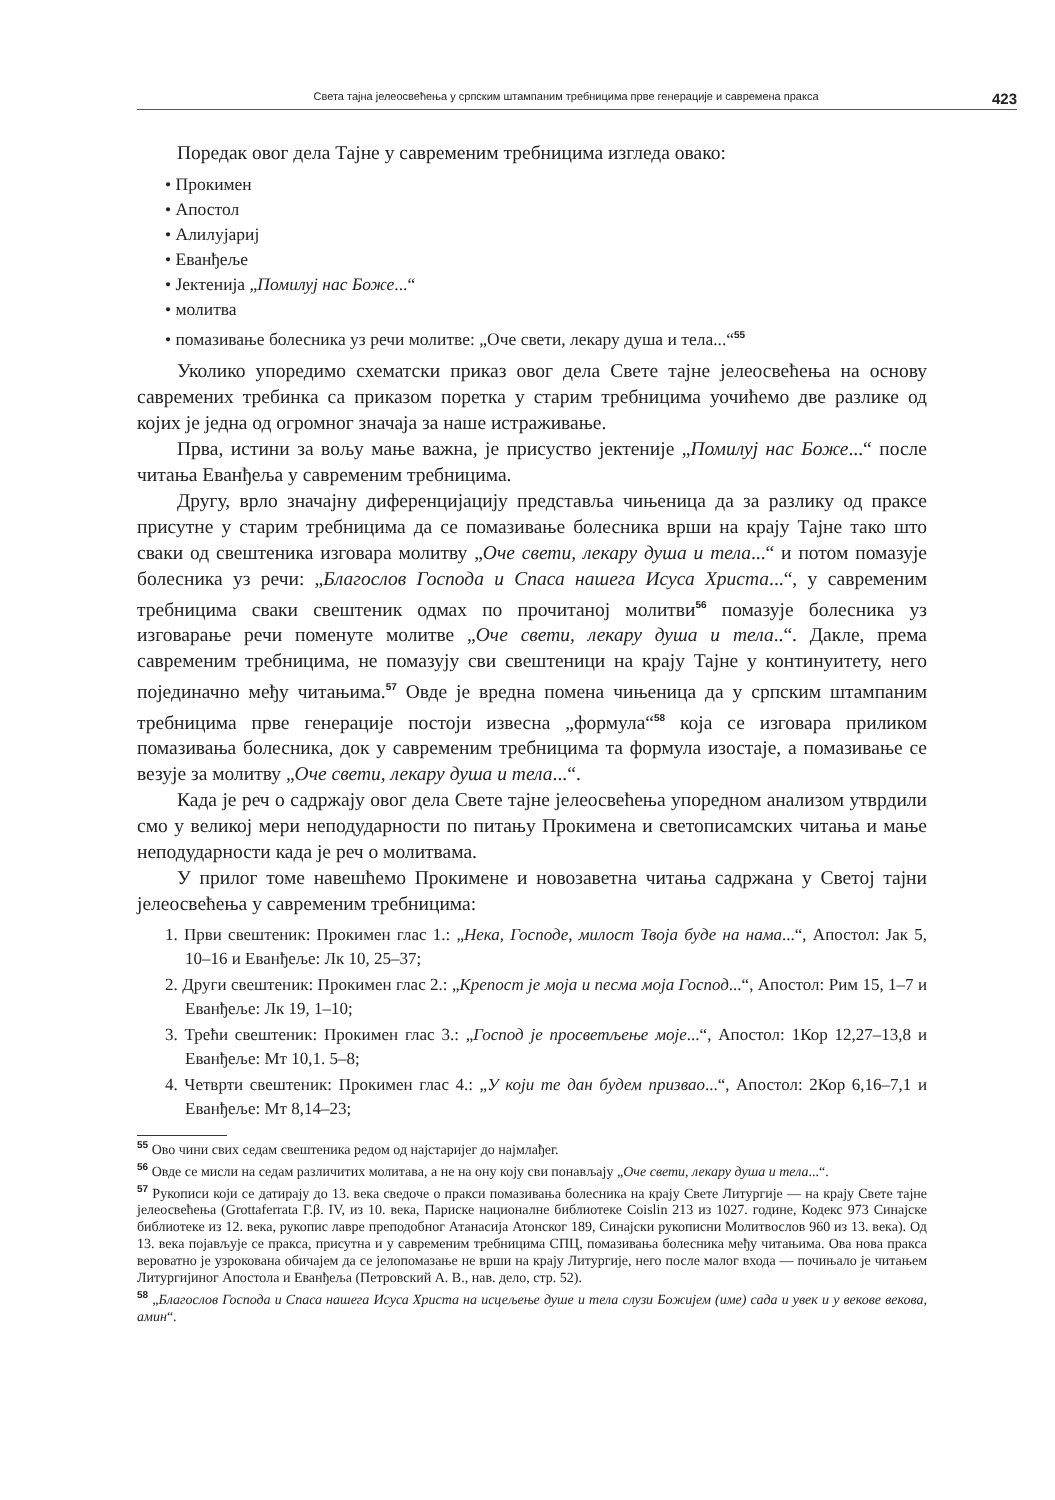Света тајна јелеосвећења у српским штампаним требницима прве генерације и савремена пракса 423
Поредак овог дела Тајне у савременим требницима изгледа овако:
• Прокимен
• Апостол
• Алилујариј
• Еванђеље
• Јектенија „Помилуј нас Боже...“
• молитва
• помазивање болесника уз речи молитве: „Оче свети, лекару душа и тела...“<sup>55</sup>
Уколико упоредимо схематски приказ овог дела Свете тајне јелеосвећења на основу савремених требинка са приказом поретка у старим требницима уочићемо две разлике од којих је једна од огромног значаја за наше истраживање.
Прва, истини за вољу мање важна, је присуство јектеније „Помилуј нас Боже...“ после читања Еванђеља у савременим требницима.
Другу, врло значајну диференцијацију представља чињеница да за разлику од праксе присутне у старим требницима да се помазивање болесника врши на крају Тајне тако што сваки од свештеника изговара молитву „Оче свети, лекару душа и тела...“ и потом помазује болесника уз речи: „Благослов Господа и Спаса нашега Исуса Христа...“, у савременим требницима сваки свештеник одмах по прочитаној молитви<sup>56</sup> помазује болесника уз изговарање речи поменуте молитве „Оче свети, лекару душа и тела..“. Дакле, према савременим требницима, не помазују сви свештеници на крају Тајне у континуитету, него појединачно међу читањима.<sup>57</sup> Овде је вредна помена чињеница да у српским штампаним требницима прве генерације постоји извесна „формула“<sup>58</sup> која се изговара приликом помазивања болесника, док у савременим требницима та формула изостаје, а помазивање се везује за молитву „Оче свети, лекару душа и тела...“.
Када је реч о садржају овог дела Свете тајне јелеосвећења упоредном анализом утврдили смо у великој мери неподударности по питању Прокимена и светописамских читања и мање неподударности када је реч о молитвама.
У прилог томе навешћемо Прокимене и новозаветна читања садржана у Светој тајни јелеосвећења у савременим требницима:
1. Први свештеник: Прокимен глас 1.: „Нека, Господе, милост Твоја буде на нама...“, Апостол: Јак 5, 10–16 и Еванђеље: Лк 10, 25–37;
2. Други свештеник: Прокимен глас 2.: „Крепост је моја и песма моја Господ...“, Апостол: Рим 15, 1–7 и Еванђеље: Лк 19, 1–10;
3. Трећи свештеник: Прокимен глас 3.: „Господ је просветљење моје...“, Апостол: 1Кор 12,27–13,8 и Еванђеље: Мт 10,1. 5–8;
4. Четврти свештеник: Прокимен глас 4.: „У који те дан будем призвао...“, Апостол: 2Кор 6,16–7,1 и Еванђеље: Мт 8,14–23;
<sup>55</sup> Ово чини свих седам свештеника редом од најстаријег до најмлађег.
<sup>56</sup> Овде се мисли на седам различитих молитава, а не на ону коју сви понављају „Оче свети, лекару душа и тела...“.
<sup>57</sup> Рукописи који се датирају до 13. века сведоче о пракси помазивања болесника на крају Свете Литургије — на крају Свете тајне јелеосвећења (Grottaferrata Г.β. IV, из 10. века, Париске националне библиотеке Coislin 213 из 1027. године, Кодекс 973 Синајске библиотеке из 12. века, рукопис лавре преподобног Атанасија Атонског 189, Синајски рукописни Молитвослов 960 из 13. века). Од 13. века појављује се пракса, присутна и у савременим требницима СПЦ, помазивања болесника међу читањима. Ова нова пракса вероватно је узрокована обичајем да се јелопомазање не врши на крају Литургије, него после малог входа — почињало је читањем Литургијиног Апостола и Еванђеља (Петровский А. В., нав. дело, стр. 52).
<sup>58</sup> „Благослов Господа и Спаса нашега Исуса Христа на исцељење душе и тела слузи Божијем (име) сада и увек и у векове векова, амин“.